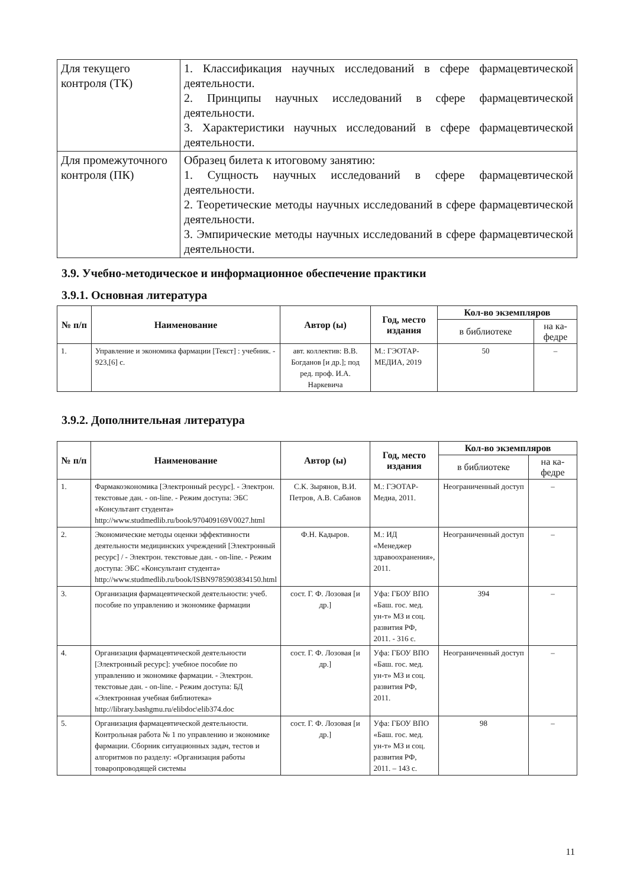| Для текущего контроля (ТК) | 1. Классификация научных исследований в сфере фармацевтической деятельности. 2. Принципы научных исследований в сфере фармацевтической деятельности. 3. Характеристики научных исследований в сфере фармацевтической деятельности. |
| Для промежуточного контроля (ПК) | Образец билета к итоговому занятию: 1. Сущность научных исследований в сфере фармацевтической деятельности. 2. Теоретические методы научных исследований в сфере фармацевтической деятельности. 3. Эмпирические методы научных исследований в сфере фармацевтической деятельности. |
3.9. Учебно-методическое и информационное обеспечение практики
3.9.1. Основная литература
| № п/п | Наименование | Автор (ы) | Год, место издания | Кол-во экземпляров | |
| --- | --- | --- | --- | --- | --- |
| | | | | в библиотеке | на ка-федре |
| 1. | Управление и экономика фармации [Текст] : учебник. - 923,[6] с. | авт. коллектив: В.В. Богданов [и др.]; под ред. проф. И.А. Наркевича | М.: ГЭОТАР-МЕДИА, 2019 | 50 | – |
3.9.2. Дополнительная литература
| № п/п | Наименование | Автор (ы) | Год, место издания | Кол-во экземпляров | |
| --- | --- | --- | --- | --- | --- |
| | | | | в библиотеке | на ка-федре |
| 1. | Фармакоэкономика [Электронный ресурс]. - Электрон. текстовые дан. - on-line. - Режим доступа: ЭБС «Консультант студента» http://www.studmedlib.ru/book/970409169V0027.html | С.К. Зырянов, В.И. Петров, А.В. Сабанов | М.: ГЭОТАР-Медиа, 2011. | Неограниченный доступ | – |
| 2. | Экономические методы оценки эффективности деятельности медицинских учреждений [Электронный ресурс] / - Электрон. текстовые дан. - on-line. - Режим доступа: ЭБС «Консультант студента» http://www.studmedlib.ru/book/ISBN9785903834150.html | Ф.Н. Кадыров. | М.: ИД «Менеджер здравоохранения», 2011. | Неограниченный доступ | – |
| 3. | Организация фармацевтической деятельности: учеб. пособие по управлению и экономике фармации | сост. Г. Ф. Лозовая [и др.] | Уфа: ГБОУ ВПО «Баш. гос. мед. ун-т» МЗ и соц. развития РФ, 2011. - 316 с. | 394 | – |
| 4. | Организация фармацевтической деятельности [Электронный ресурс]: учебное пособие по управлению и экономике фармации. - Электрон. текстовые дан. - on-line. - Режим доступа: БД «Электронная учебная библиотека» http://library.bashgmu.ru/elibdoc\elib374.doc | сост. Г. Ф. Лозовая [и др.] | Уфа: ГБОУ ВПО «Баш. гос. мед. ун-т» МЗ и соц. развития РФ, 2011. | Неограниченный доступ | – |
| 5. | Организация фармацевтической деятельности. Контрольная работа № 1 по управлению и экономике фармации. Сборник ситуационных задач, тестов и алгоритмов по разделу: «Организация работы товаропроводящей системы | сост. Г. Ф. Лозовая [и др.] | Уфа: ГБОУ ВПО «Баш. гос. мед. ун-т» МЗ и соц. развития РФ, 2011. – 143 с. | 98 | – |
11